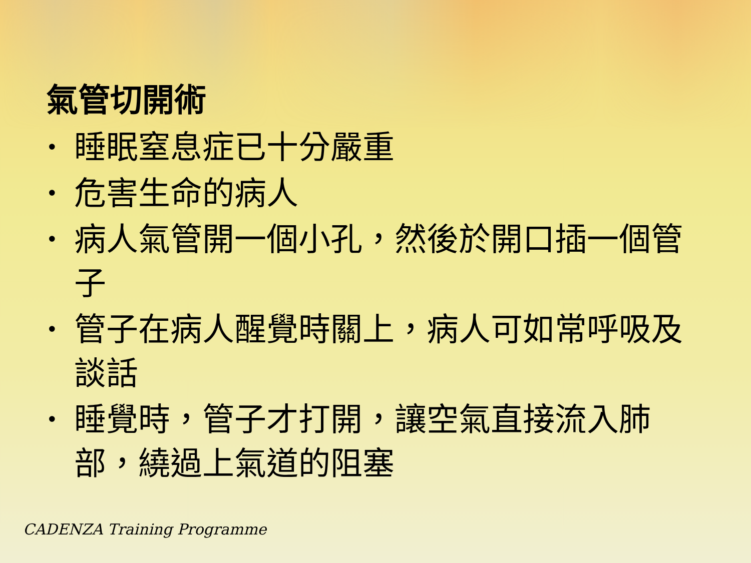氣管切開術
• 睡眠窒息症已十分嚴重
• 危害生命的病人
• 病人氣管開一個小孔，然後於開口插一個管子
• 管子在病人醒覺時關上，病人可如常呼吸及談話
• 睡覺時，管子才打開，讓空氣直接流入肺部，繞過上氣道的阻塞
CADENZA Training Programme